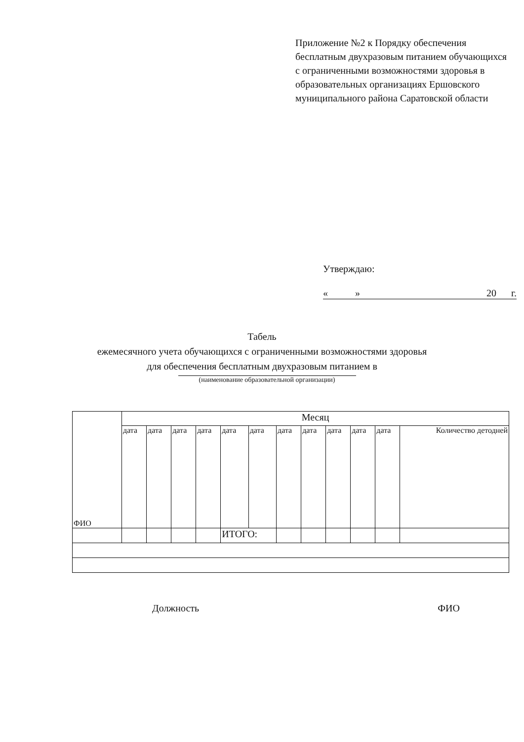Приложение №2 к Порядку обеспечения бесплатным двухразовым питанием обучающихся с ограниченными возможностями здоровья в образовательных организациях Ершовского муниципального района Саратовской области
Утверждаю:
« » 20 г.
Табель
ежемесячного учета обучающихся с ограниченными возможностями здоровья
для обеспечения бесплатным двухразовым питанием в
(наименование образовательной организации)
| ФИО | Месяц | | | | | | | | | | | |
| --- | --- | --- | --- | --- | --- | --- | --- | --- | --- | --- | --- | --- |
| | дата | дата | дата | дата | дата | дата | дата | дата | дата | дата | дата | Количество детодней |
| | | | | | ИТОГО: | | | | | | | |
Должность ФИО